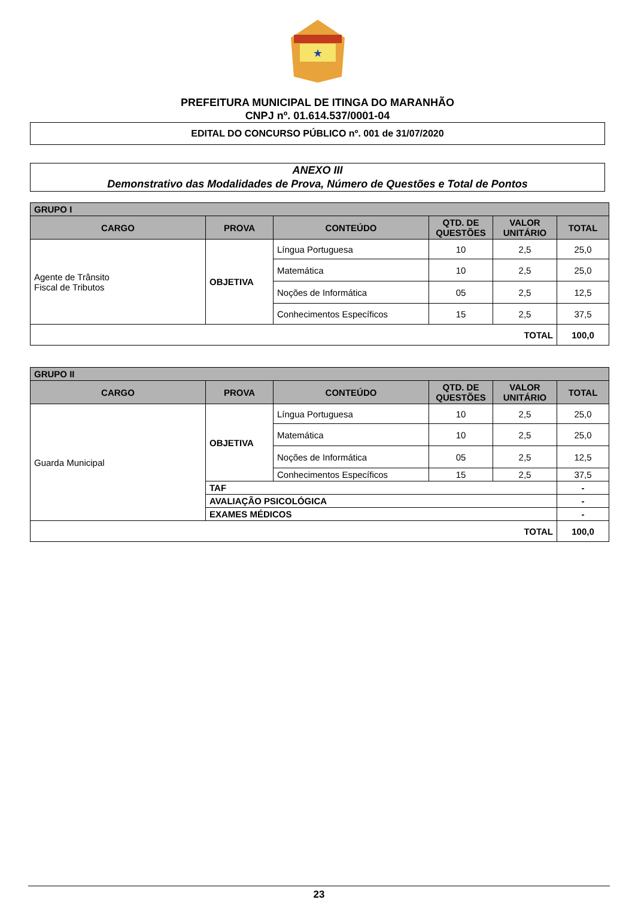★
PREFEITURA MUNICIPAL DE ITINGA DO MARANHÃO
CNPJ nº. 01.614.537/0001-04
EDITAL DO CONCURSO PÚBLICO nº. 001 de 31/07/2020
ANEXO III
Demonstrativo das Modalidades de Prova, Número de Questões e Total de Pontos
| GRUPO I | | | | | |
| CARGO | PROVA | CONTEÚDO | QTD. DE QUESTÕES | VALOR UNITÁRIO | TOTAL |
| Agente de Trânsito Fiscal de Tributos | OBJETIVA | Língua Portuguesa | 10 | 2,5 | 25,0 |
| | | Matemática | 10 | 2,5 | 25,0 |
| | | Noções de Informática | 05 | 2,5 | 12,5 |
| | | Conhecimentos Específicos | 15 | 2,5 | 37,5 |
| TOTAL | | | | | 100,0 |
| GRUPO II | | | | | |
| CARGO | PROVA | CONTEÚDO | QTD. DE QUESTÕES | VALOR UNITÁRIO | TOTAL |
| Guarda Municipal | OBJETIVA | Língua Portuguesa | 10 | 2,5 | 25,0 |
| | | Matemática | 10 | 2,5 | 25,0 |
| | | Noções de Informática | 05 | 2,5 | 12,5 |
| | | Conhecimentos Específicos | 15 | 2,5 | 37,5 |
| | TAF | | | | - |
| | AVALIAÇÃO PSICOLÓGICA | | | | - |
| | EXAMES MÉDICOS | | | | - |
| TOTAL | | | | | 100,0 |
23